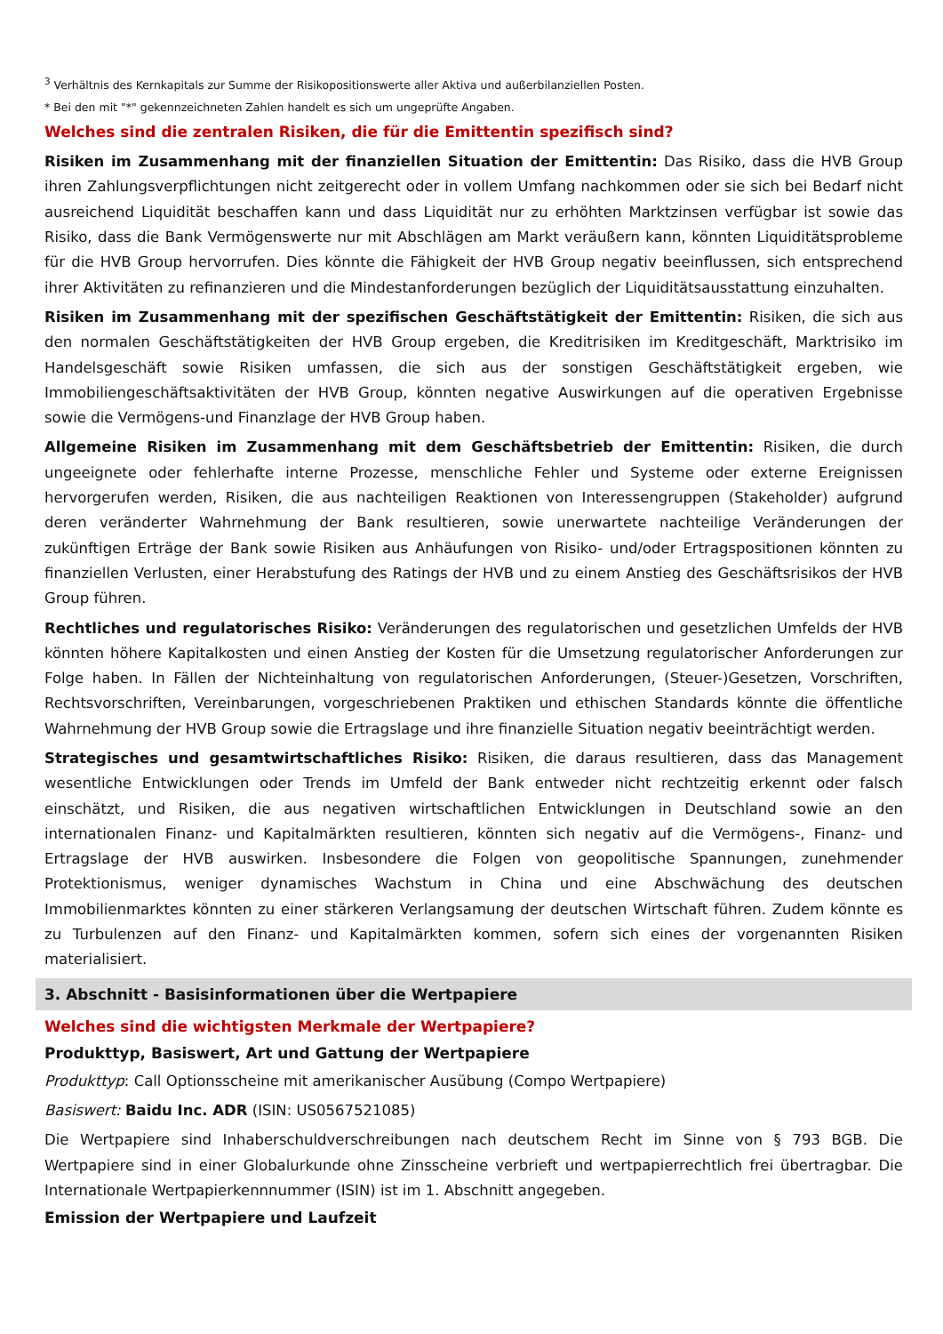<sup>3</sup> Verhältnis des Kernkapitals zur Summe der Risikopositionswerte aller Aktiva und außerbilanziellen Posten.
* Bei den mit "*" gekennzeichneten Zahlen handelt es sich um ungeprüfte Angaben.
Welches sind die zentralen Risiken, die für die Emittentin spezifisch sind?
Risiken im Zusammenhang mit der finanziellen Situation der Emittentin: Das Risiko, dass die HVB Group ihren Zahlungsverpflichtungen nicht zeitgerecht oder in vollem Umfang nachkommen oder sie sich bei Bedarf nicht ausreichend Liquidität beschaffen kann und dass Liquidität nur zu erhöhten Marktzinsen verfügbar ist sowie das Risiko, dass die Bank Vermögenswerte nur mit Abschlägen am Markt veräußern kann, könnten Liquiditätsprobleme für die HVB Group hervorrufen. Dies könnte die Fähigkeit der HVB Group negativ beeinflussen, sich entsprechend ihrer Aktivitäten zu refinanzieren und die Mindestanforderungen bezüglich der Liquiditätsausstattung einzuhalten.
Risiken im Zusammenhang mit der spezifischen Geschäftstätigkeit der Emittentin: Risiken, die sich aus den normalen Geschäftstätigkeiten der HVB Group ergeben, die Kreditrisiken im Kreditgeschäft, Marktrisiko im Handelsgeschäft sowie Risiken umfassen, die sich aus der sonstigen Geschäftstätigkeit ergeben, wie Immobiliengeschäftsaktivitäten der HVB Group, könnten negative Auswirkungen auf die operativen Ergebnisse sowie die Vermögens-und Finanzlage der HVB Group haben.
Allgemeine Risiken im Zusammenhang mit dem Geschäftsbetrieb der Emittentin: Risiken, die durch ungeeignete oder fehlerhafte interne Prozesse, menschliche Fehler und Systeme oder externe Ereignissen hervorgerufen werden, Risiken, die aus nachteiligen Reaktionen von Interessengruppen (Stakeholder) aufgrund deren veränderter Wahrnehmung der Bank resultieren, sowie unerwartete nachteilige Veränderungen der zukünftigen Erträge der Bank sowie Risiken aus Anhäufungen von Risiko- und/oder Ertragspositionen könnten zu finanziellen Verlusten, einer Herabstufung des Ratings der HVB und zu einem Anstieg des Geschäftsrisikos der HVB Group führen.
Rechtliches und regulatorisches Risiko: Veränderungen des regulatorischen und gesetzlichen Umfelds der HVB könnten höhere Kapitalkosten und einen Anstieg der Kosten für die Umsetzung regulatorischer Anforderungen zur Folge haben. In Fällen der Nichteinhaltung von regulatorischen Anforderungen, (Steuer-)Gesetzen, Vorschriften, Rechtsvorschriften, Vereinbarungen, vorgeschriebenen Praktiken und ethischen Standards könnte die öffentliche Wahrnehmung der HVB Group sowie die Ertragslage und ihre finanzielle Situation negativ beeinträchtigt werden.
Strategisches und gesamtwirtschaftliches Risiko: Risiken, die daraus resultieren, dass das Management wesentliche Entwicklungen oder Trends im Umfeld der Bank entweder nicht rechtzeitig erkennt oder falsch einschätzt, und Risiken, die aus negativen wirtschaftlichen Entwicklungen in Deutschland sowie an den internationalen Finanz- und Kapitalmärkten resultieren, könnten sich negativ auf die Vermögens-, Finanz- und Ertragslage der HVB auswirken. Insbesondere die Folgen von geopolitische Spannungen, zunehmender Protektionismus, weniger dynamisches Wachstum in China und eine Abschwächung des deutschen Immobilienmarktes könnten zu einer stärkeren Verlangsamung der deutschen Wirtschaft führen. Zudem könnte es zu Turbulenzen auf den Finanz- und Kapitalmärkten kommen, sofern sich eines der vorgenannten Risiken materialisiert.
3. Abschnitt - Basisinformationen über die Wertpapiere
Welches sind die wichtigsten Merkmale der Wertpapiere?
Produkttyp, Basiswert, Art und Gattung der Wertpapiere
Produkttyp: Call Optionsscheine mit amerikanischer Ausübung (Compo Wertpapiere)
Basiswert: Baidu Inc. ADR (ISIN: US0567521085)
Die Wertpapiere sind Inhaberschuldverschreibungen nach deutschem Recht im Sinne von § 793 BGB. Die Wertpapiere sind in einer Globalurkunde ohne Zinsscheine verbrieft und wertpapierrechtlich frei übertragbar. Die Internationale Wertpapierkennnummer (ISIN) ist im 1. Abschnitt angegeben.
Emission der Wertpapiere und Laufzeit